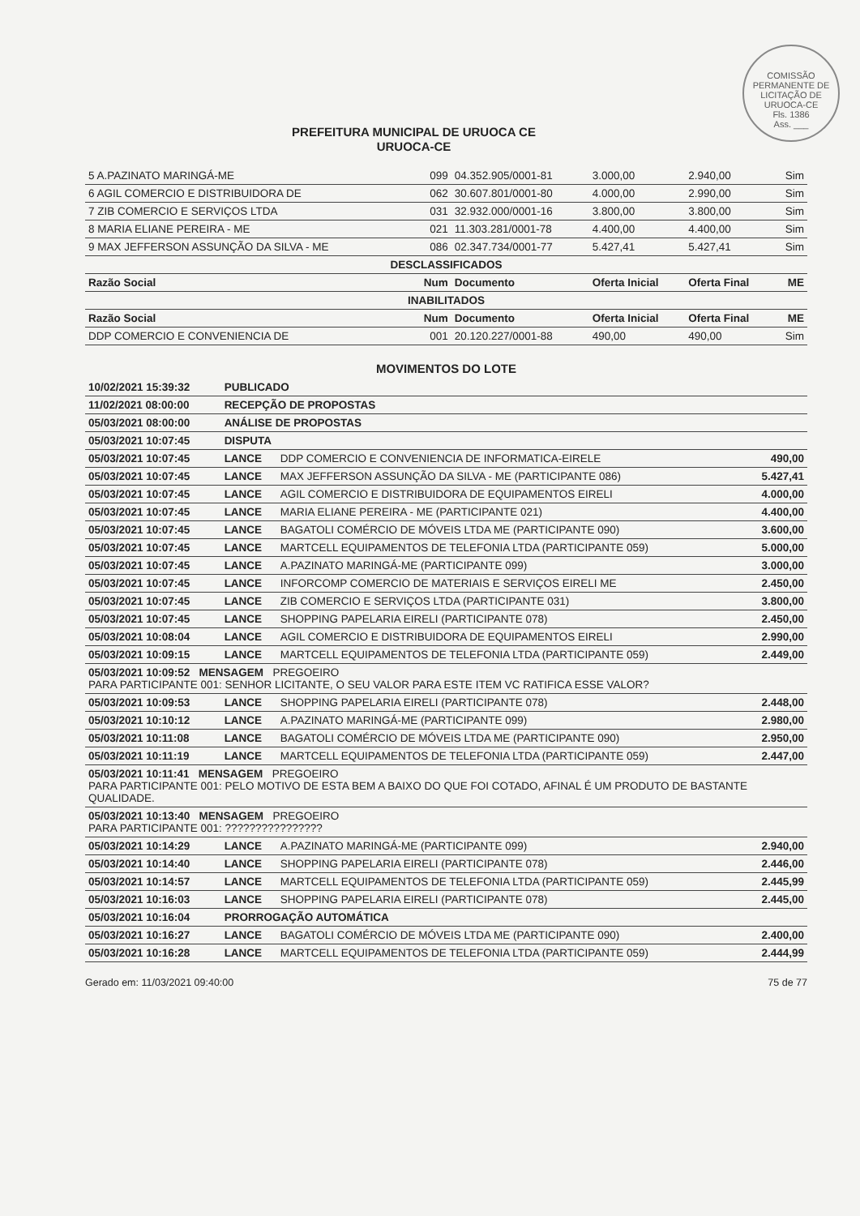COMISSÃO PERMANENTE DE LICITAÇÃO DE URUOCA-CE
Fls. 1386
Ass. ___
PREFEITURA MUNICIPAL DE URUOCA CE
URUOCA-CE
| 5 A.PAZINATO MARINGÁ-ME | 099 | 04.352.905/0001-81 | 3.000,00 | 2.940,00 | Sim |
| 6 AGIL COMERCIO E DISTRIBUIDORA DE | 062 | 30.607.801/0001-80 | 4.000,00 | 2.990,00 | Sim |
| 7 ZIB COMERCIO E SERVIÇOS LTDA | 031 | 32.932.000/0001-16 | 3.800,00 | 3.800,00 | Sim |
| 8 MARIA ELIANE PEREIRA - ME | 021 | 11.303.281/0001-78 | 4.400,00 | 4.400,00 | Sim |
| 9 MAX JEFFERSON ASSUNÇÃO DA SILVA - ME | 086 | 02.347.734/0001-77 | 5.427,41 | 5.427,41 | Sim |
| DESCLASSIFICADOS | | | | | |
| Razão Social | Num | Documento | Oferta Inicial | Oferta Final | ME |
| INABILITADOS | | | | | |
| Razão Social | Num | Documento | Oferta Inicial | Oferta Final | ME |
| DDP COMERCIO E CONVENIENCIA DE | 001 | 20.120.227/0001-88 | 490,00 | 490,00 | Sim |
MOVIMENTOS DO LOTE
| 10/02/2021 15:39:32 | PUBLICADO | | |
| 11/02/2021 08:00:00 | RECEPÇÃO DE PROPOSTAS | | |
| 05/03/2021 08:00:00 | ANÁLISE DE PROPOSTAS | | |
| 05/03/2021 10:07:45 | DISPUTA | | |
| 05/03/2021 10:07:45 | LANCE | DDP COMERCIO E CONVENIENCIA DE INFORMATICA-EIRELE | 490,00 |
| 05/03/2021 10:07:45 | LANCE | MAX JEFFERSON ASSUNÇÃO DA SILVA - ME (PARTICIPANTE 086) | 5.427,41 |
| 05/03/2021 10:07:45 | LANCE | AGIL COMERCIO E DISTRIBUIDORA DE EQUIPAMENTOS EIRELI | 4.000,00 |
| 05/03/2021 10:07:45 | LANCE | MARIA ELIANE PEREIRA - ME (PARTICIPANTE 021) | 4.400,00 |
| 05/03/2021 10:07:45 | LANCE | BAGATOLI COMÉRCIO DE MÓVEIS LTDA ME (PARTICIPANTE 090) | 3.600,00 |
| 05/03/2021 10:07:45 | LANCE | MARTCELL EQUIPAMENTOS DE TELEFONIA LTDA (PARTICIPANTE 059) | 5.000,00 |
| 05/03/2021 10:07:45 | LANCE | A.PAZINATO MARINGÁ-ME (PARTICIPANTE 099) | 3.000,00 |
| 05/03/2021 10:07:45 | LANCE | INFORCOMP COMERCIO DE MATERIAIS E SERVIÇOS EIRELI ME | 2.450,00 |
| 05/03/2021 10:07:45 | LANCE | ZIB COMERCIO E SERVIÇOS LTDA (PARTICIPANTE 031) | 3.800,00 |
| 05/03/2021 10:07:45 | LANCE | SHOPPING PAPELARIA EIRELI (PARTICIPANTE 078) | 2.450,00 |
| 05/03/2021 10:08:04 | LANCE | AGIL COMERCIO E DISTRIBUIDORA DE EQUIPAMENTOS EIRELI | 2.990,00 |
| 05/03/2021 10:09:15 | LANCE | MARTCELL EQUIPAMENTOS DE TELEFONIA LTDA (PARTICIPANTE 059) | 2.449,00 |
| 05/03/2021 10:09:52 MENSAGEM PREGOEIRO PARA PARTICIPANTE 001: SENHOR LICITANTE, O SEU VALOR PARA ESTE ITEM VC RATIFICA ESSE VALOR? | | | |
| 05/03/2021 10:09:53 | LANCE | SHOPPING PAPELARIA EIRELI (PARTICIPANTE 078) | 2.448,00 |
| 05/03/2021 10:10:12 | LANCE | A.PAZINATO MARINGÁ-ME (PARTICIPANTE 099) | 2.980,00 |
| 05/03/2021 10:11:08 | LANCE | BAGATOLI COMÉRCIO DE MÓVEIS LTDA ME (PARTICIPANTE 090) | 2.950,00 |
| 05/03/2021 10:11:19 | LANCE | MARTCELL EQUIPAMENTOS DE TELEFONIA LTDA (PARTICIPANTE 059) | 2.447,00 |
| 05/03/2021 10:11:41 MENSAGEM PREGOEIRO PARA PARTICIPANTE 001: PELO MOTIVO DE ESTA BEM A BAIXO DO QUE FOI COTADO, AFINAL É UM PRODUTO DE BASTANTE QUALIDADE. | | | |
| 05/03/2021 10:13:40 MENSAGEM PREGOEIRO PARA PARTICIPANTE 001: ???????????????? | | | |
| 05/03/2021 10:14:29 | LANCE | A.PAZINATO MARINGÁ-ME (PARTICIPANTE 099) | 2.940,00 |
| 05/03/2021 10:14:40 | LANCE | SHOPPING PAPELARIA EIRELI (PARTICIPANTE 078) | 2.446,00 |
| 05/03/2021 10:14:57 | LANCE | MARTCELL EQUIPAMENTOS DE TELEFONIA LTDA (PARTICIPANTE 059) | 2.445,99 |
| 05/03/2021 10:16:03 | LANCE | SHOPPING PAPELARIA EIRELI (PARTICIPANTE 078) | 2.445,00 |
| 05/03/2021 10:16:04 | PRORROGAÇÃO AUTOMÁTICA | | |
| 05/03/2021 10:16:27 | LANCE | BAGATOLI COMÉRCIO DE MÓVEIS LTDA ME (PARTICIPANTE 090) | 2.400,00 |
| 05/03/2021 10:16:28 | LANCE | MARTCELL EQUIPAMENTOS DE TELEFONIA LTDA (PARTICIPANTE 059) | 2.444,99 |
Gerado em: 11/03/2021 09:40:00 75 de 77